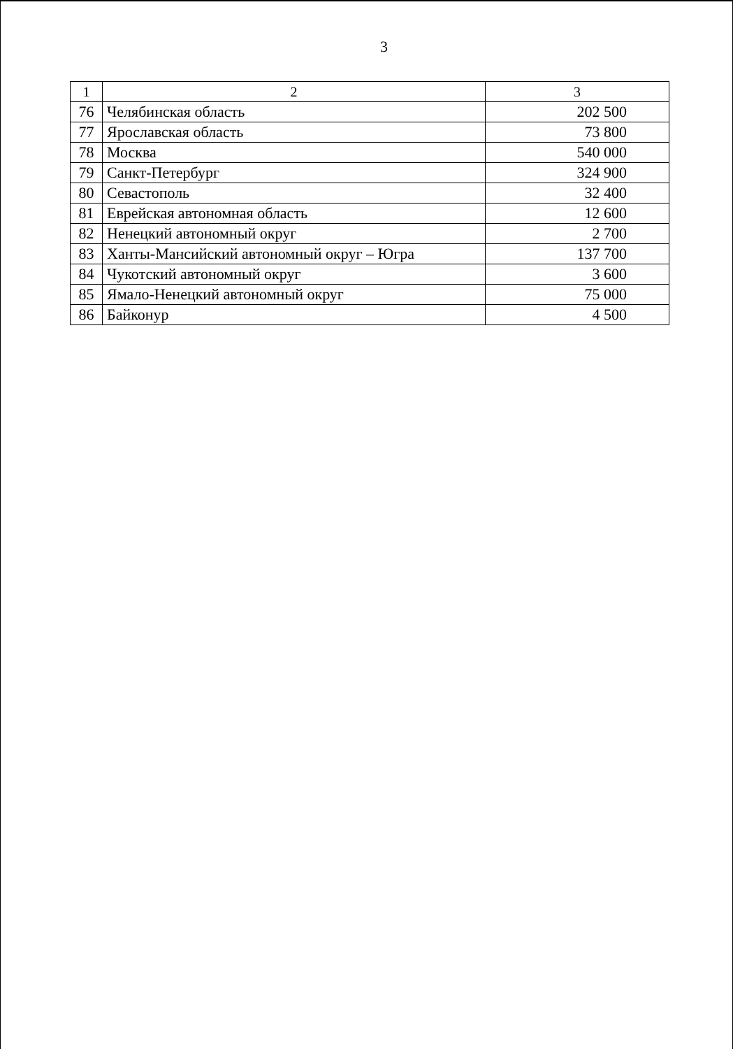3
| 1 | 2 | 3 |
| --- | --- | --- |
| 76 | Челябинская область | 202 500 |
| 77 | Ярославская область | 73 800 |
| 78 | Москва | 540 000 |
| 79 | Санкт-Петербург | 324 900 |
| 80 | Севастополь | 32 400 |
| 81 | Еврейская автономная область | 12 600 |
| 82 | Ненецкий автономный округ | 2 700 |
| 83 | Ханты-Мансийский автономный округ – Югра | 137 700 |
| 84 | Чукотский автономный округ | 3 600 |
| 85 | Ямало-Ненецкий автономный округ | 75 000 |
| 86 | Байконур | 4 500 |